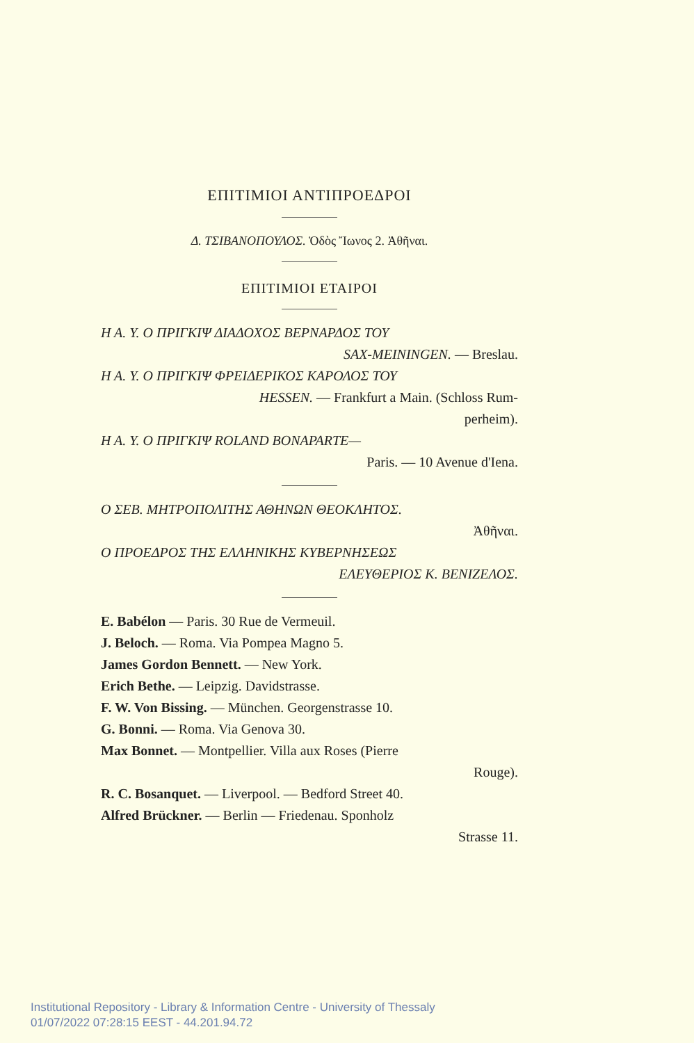ΕΠΙΤΙΜΙΟΙ ΑΝΤΙΠΡΟΕΔΡΟΙ
Δ. ΤΣΙΒΑΝΟΠΟΥΛΟΣ. Ὁδὸς Ἴωνος 2. Ἀθῆναι.
ΕΠΙΤΙΜΙΟΙ ΕΤΑΙΡΟΙ
Η Α. Υ. Ο ΠΡΙΓΚΙΨ ΔΙΑΔΟΧΟΣ ΒΕΡΝΑΡΔΟΣ ΤΟΥ
SAX-MEININGEN. — Breslau.
Η Α. Υ. Ο ΠΡΙΓΚΙΨ ΦΡΕΙΔΕΡΙΚΟΣ ΚΑΡΟΛΟΣ ΤΟΥ
HESSEN. — Frankfurt a Main. (Schloss Rum-
perheim).
Η Α. Υ. Ο ΠΡΙΓΚΙΨ ROLAND BONAPARTE—
Paris. — 10 Avenue d'Iena.
Ο ΣΕΒ. ΜΗΤΡΟΠΟΛΙΤΗΣ ΑΘΗΝΩΝ ΘΕΟΚΛΗΤΟΣ.
Ἀθῆναι.
Ο ΠΡΟΕΔΡΟΣ ΤΗΣ ΕΛΛΗΝΙΚΗΣ ΚΥΒΕΡΝΗΣΕΩΣ
ΕΛΕΥΘΕΡΙΟΣ Κ. ΒΕΝΙΖΕΛΟΣ.
E. Babélon — Paris. 30 Rue de Vermeuil.
J. Beloch. — Roma. Via Pompea Magno 5.
James Gordon Bennett. — New York.
Erich Bethe. — Leipzig. Davidstrasse.
F. W. Von Bissing. — München. Georgenstrasse 10.
G. Bonni. — Roma. Via Genova 30.
Max Bonnet. — Montpellier. Villa aux Roses (Pierre
Rouge).
R. C. Bosanquet. — Liverpool. — Bedford Street 40.
Alfred Brückner. — Berlin — Friedenau. Sponholz
Strasse 11.
Institutional Repository - Library & Information Centre - University of Thessaly
01/07/2022 07:28:15 EEST - 44.201.94.72